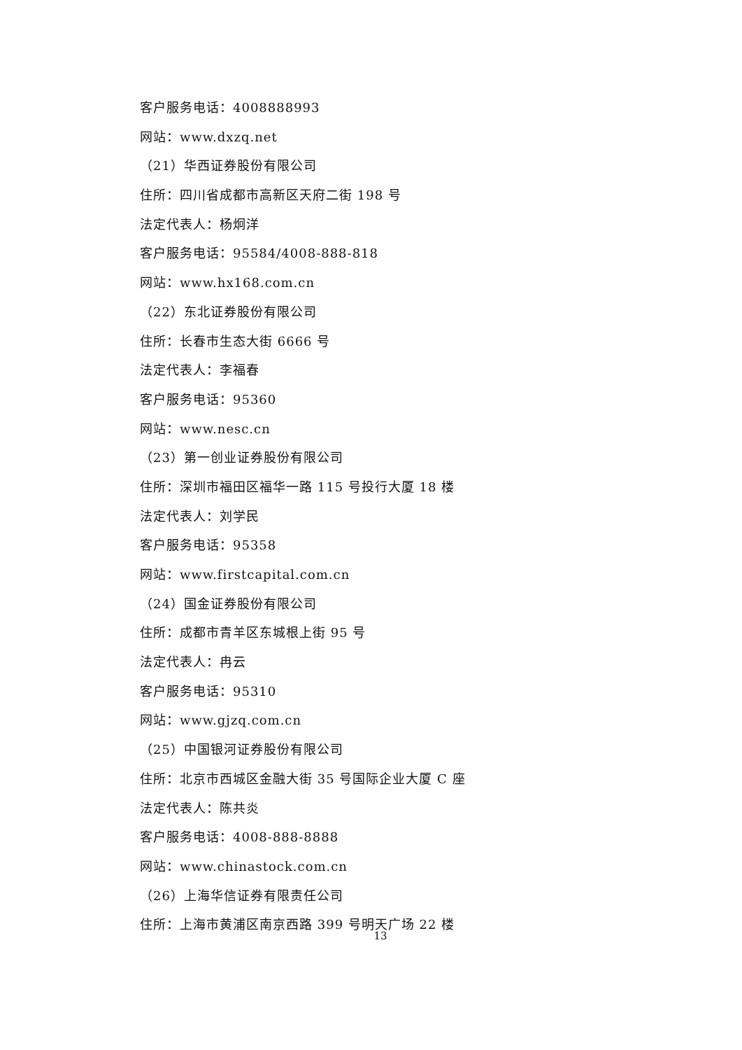客户服务电话：4008888993
网站：www.dxzq.net
（21）华西证券股份有限公司
住所：四川省成都市高新区天府二街 198 号
法定代表人：杨炯洋
客户服务电话：95584/4008-888-818
网站：www.hx168.com.cn
（22）东北证券股份有限公司
住所：长春市生态大街 6666 号
法定代表人：李福春
客户服务电话：95360
网站：www.nesc.cn
（23）第一创业证券股份有限公司
住所：深圳市福田区福华一路 115 号投行大厦 18 楼
法定代表人：刘学民
客户服务电话：95358
网站：www.firstcapital.com.cn
（24）国金证券股份有限公司
住所：成都市青羊区东城根上街 95 号
法定代表人：冉云
客户服务电话：95310
网站：www.gjzq.com.cn
（25）中国银河证券股份有限公司
住所：北京市西城区金融大街 35 号国际企业大厦 C 座
法定代表人：陈共炎
客户服务电话：4008-888-8888
网站：www.chinastock.com.cn
（26）上海华信证券有限责任公司
住所：上海市黄浦区南京西路 399 号明天广场 22 楼
13